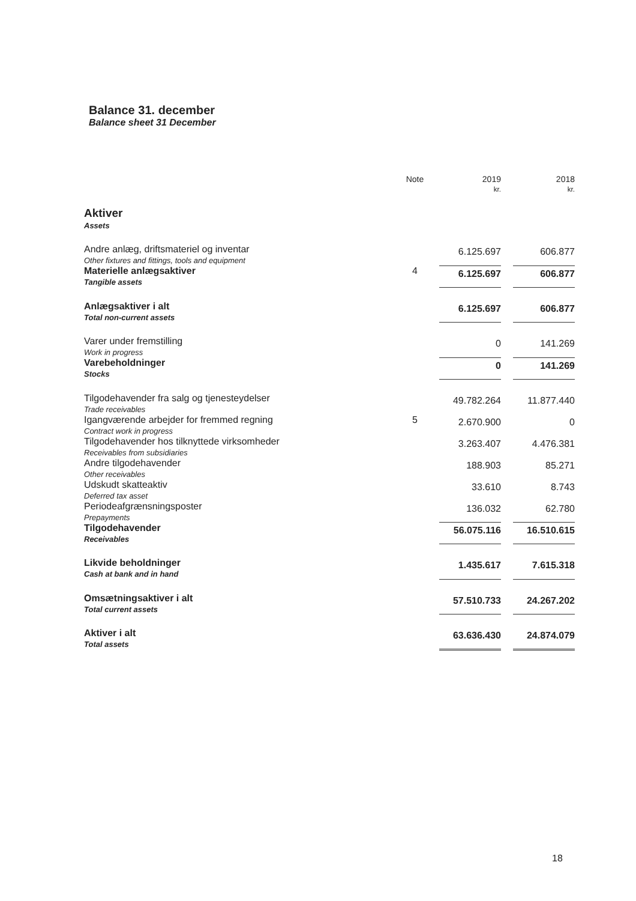Balance 31. december
Balance sheet 31 December
| | Note | | 2019 kr. | | 2018 kr. |
| Aktiver Assets | | | | | |
| Andre anlæg, driftsmateriel og inventar Other fixtures and fittings, tools and equipment | | | 6.125.697 | | 606.877 |
| Materielle anlægsaktiver Tangible assets | 4 | | 6.125.697 | | 606.877 |
| Anlægsaktiver i alt Total non-current assets | | | 6.125.697 | | 606.877 |
| Varer under fremstilling Work in progress | | | 0 | | 141.269 |
| Varebeholdninger Stocks | | | 0 | | 141.269 |
| Tilgodehavender fra salg og tjenesteydelser Trade receivables | | | 49.782.264 | | 11.877.440 |
| Igangværende arbejder for fremmed regning Contract work in progress | 5 | | 2.670.900 | | 0 |
| Tilgodehavender hos tilknyttede virksomheder Receivables from subsidiaries | | | 3.263.407 | | 4.476.381 |
| Andre tilgodehavender Other receivables | | | 188.903 | | 85.271 |
| Udskudt skatteaktiv Deferred tax asset | | | 33.610 | | 8.743 |
| Periodeafgrænsningsposter Prepayments | | | 136.032 | | 62.780 |
| Tilgodehavender Receivables | | | 56.075.116 | | 16.510.615 |
| Likvide beholdninger Cash at bank and in hand | | | 1.435.617 | | 7.615.318 |
| Omsætningsaktiver i alt Total current assets | | | 57.510.733 | | 24.267.202 |
| Aktiver i alt Total assets | | | 63.636.430 | | 24.874.079 |
18